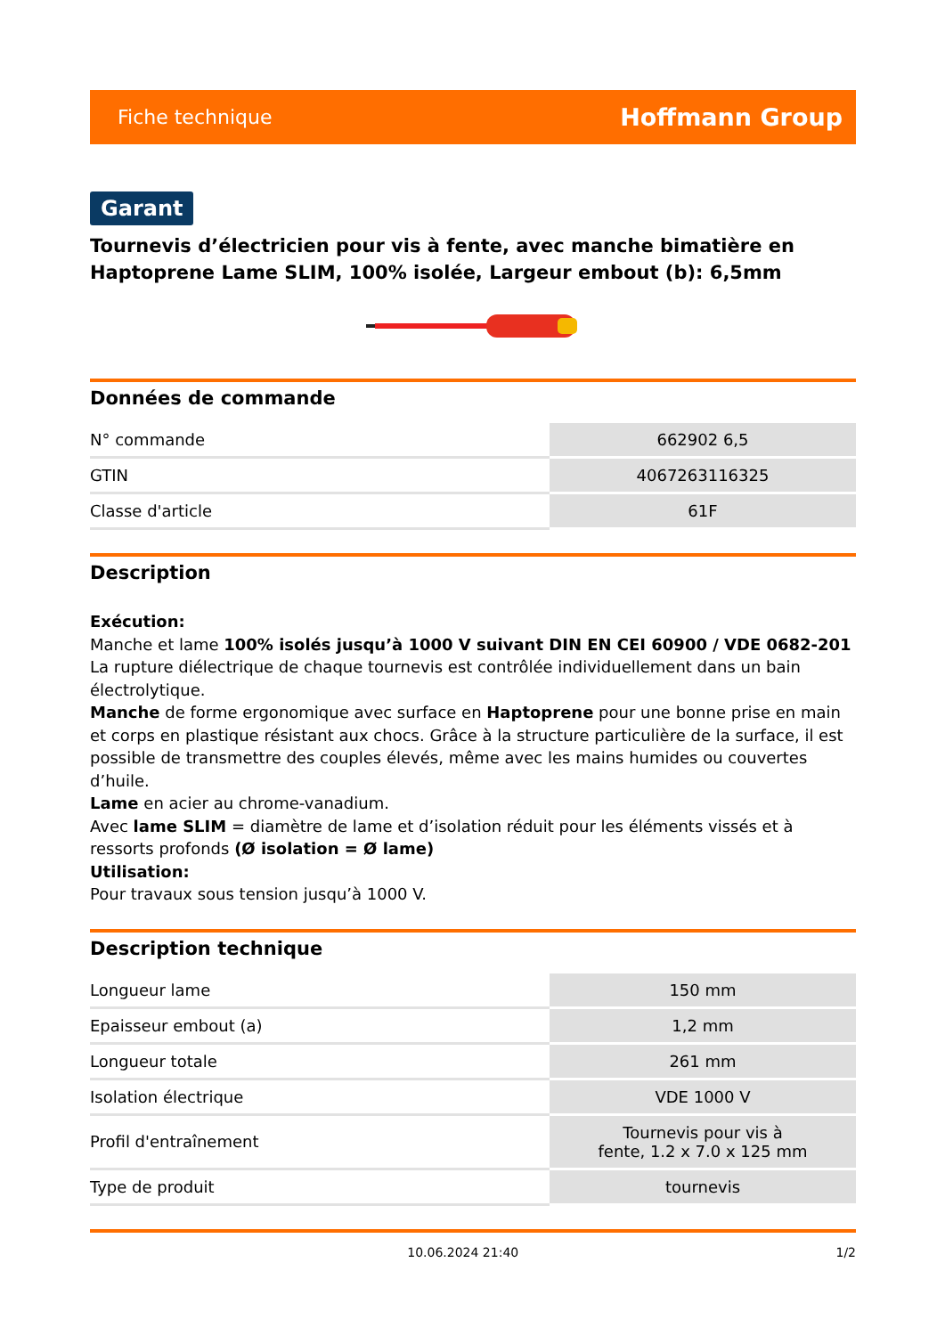Fiche technique Hoffmann Group
Garant
Tournevis d’électricien pour vis à fente, avec manche bimatière en Haptoprene Lame SLIM, 100% isolée, Largeur embout (b): 6,5mm
Données de commande
| N° commande | 662902 6,5 |
| GTIN | 4067263116325 |
| Classe d'article | 61F |
Description
Exécution:
Manche et lame 100% isolés jusqu’à 1000 V suivant DIN EN CEI 60900 / VDE 0682-201
La rupture diélectrique de chaque tournevis est contrôlée individuellement dans un bain électrolytique.
Manche de forme ergonomique avec surface en Haptoprene pour une bonne prise en main et corps en plastique résistant aux chocs. Grâce à la structure particulière de la surface, il est possible de transmettre des couples élevés, même avec les mains humides ou couvertes d’huile.
Lame en acier au chrome-vanadium.
Avec lame SLIM = diamètre de lame et d’isolation réduit pour les éléments vissés et à ressorts profonds (Ø isolation = Ø lame)
Utilisation:
Pour travaux sous tension jusqu’à 1000 V.
Description technique
| Longueur lame | 150 mm |
| Epaisseur embout (a) | 1,2 mm |
| Longueur totale | 261 mm |
| Isolation électrique | VDE 1000 V |
| Profil d'entraînement | Tournevis pour vis à fente, 1.2 x 7.0 x 125 mm |
| Type de produit | tournevis |
10.06.2024 21:40 1/2